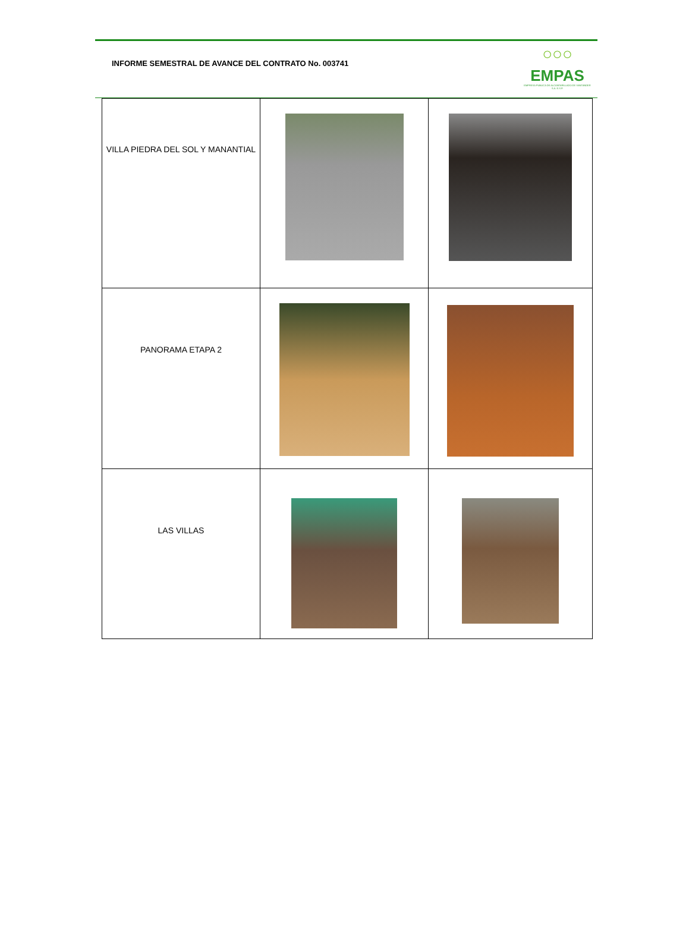INFORME SEMESTRAL DE AVANCE DEL CONTRATO No. 003741
○○○
EMPAS
EMPRESA PUBLICA DE ALCANTARILLADO DE SANTANDER S.A. E.S.P.
| VILLA PIEDRA DEL SOL Y MANANTIAL | | |
| PANORAMA ETAPA 2 | | |
| LAS VILLAS | | |